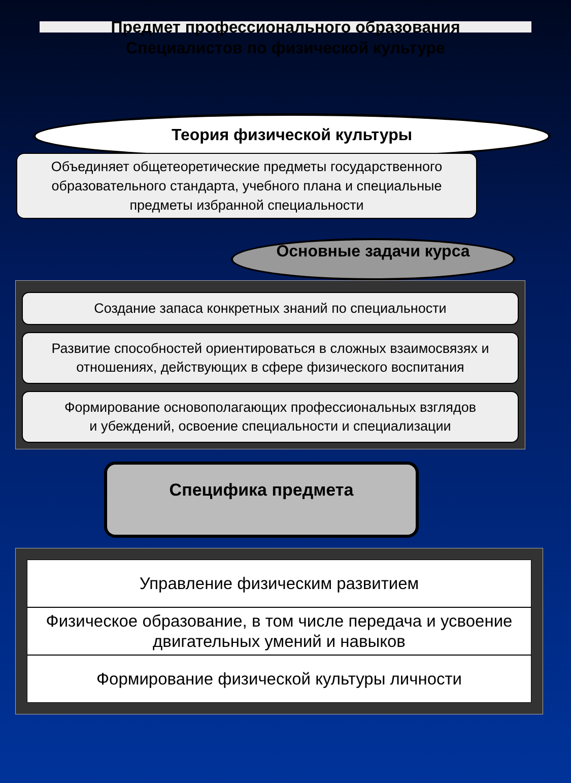Предмет профессионального образования
Специалистов по физической культуре
Теория физической культуры
Объединяет общетеоретические предметы государственного образовательного стандарта, учебного плана и специальные предметы избранной специальности
Основные задачи курса
Создание запаса конкретных знаний по специальности
Развитие способностей ориентироваться в сложных взаимосвязях и отношениях, действующих в сфере физического воспитания
Формирование основополагающих профессиональных взглядов
и убеждений, освоение специальности и специализации
Специфика предмета
Управление физическим развитием
Физическое образование, в том числе передача и усвоение двигательных умений и навыков
Формирование физической культуры личности